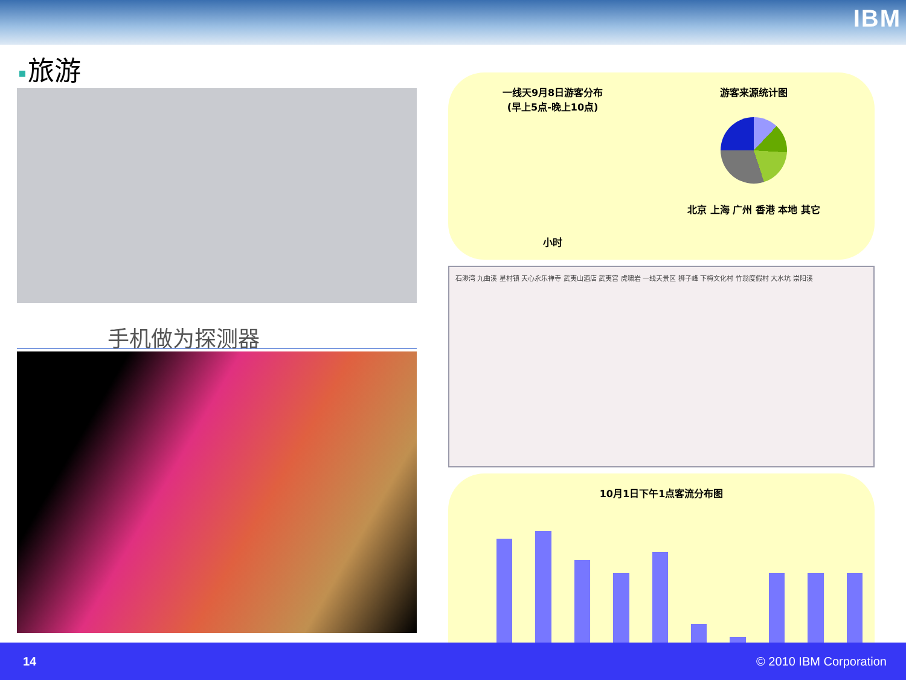IBM
旅游
手机做为探测器
一线天9月8日游客分布
(早上5点-晚上10点)
小时
游客来源统计图
北京 上海 广州 香港 本地 其它
石渺湾 九曲溪 星村镇 天心永乐禅寺 武夷山酒店 武夷宫 虎啸岩 一线天景区 狮子峰 下梅文化村 竹翁度假村 大水坑 崇阳溪
10月1日下午1点客流分布图
14 © 2010 IBM Corporation